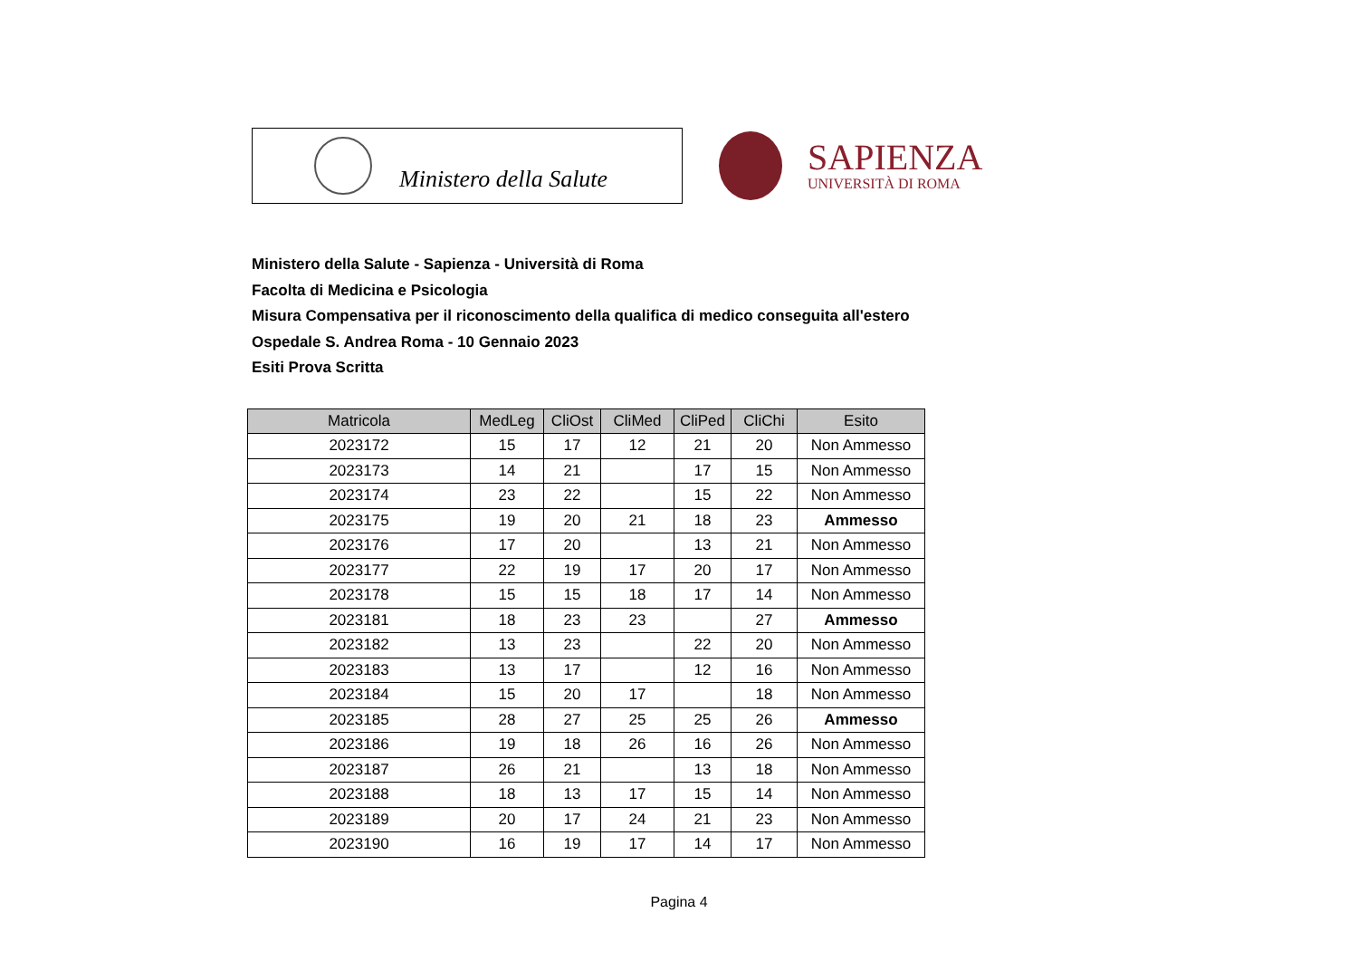Ministero della Salute
SAPIENZA
UNIVERSITÀ DI ROMA
Ministero della Salute - Sapienza - Università di Roma
Facolta di Medicina e Psicologia
Misura Compensativa per il riconoscimento della qualifica di medico conseguita all'estero
Ospedale S. Andrea Roma - 10 Gennaio 2023
Esiti Prova Scritta
| Matricola | MedLeg | CliOst | CliMed | CliPed | CliChi | Esito |
| --- | --- | --- | --- | --- | --- | --- |
| 2023172 | 15 | 17 | 12 | 21 | 20 | Non Ammesso |
| 2023173 | 14 | 21 | | 17 | 15 | Non Ammesso |
| 2023174 | 23 | 22 | | 15 | 22 | Non Ammesso |
| 2023175 | 19 | 20 | 21 | 18 | 23 | Ammesso |
| 2023176 | 17 | 20 | | 13 | 21 | Non Ammesso |
| 2023177 | 22 | 19 | 17 | 20 | 17 | Non Ammesso |
| 2023178 | 15 | 15 | 18 | 17 | 14 | Non Ammesso |
| 2023181 | 18 | 23 | 23 | | 27 | Ammesso |
| 2023182 | 13 | 23 | | 22 | 20 | Non Ammesso |
| 2023183 | 13 | 17 | | 12 | 16 | Non Ammesso |
| 2023184 | 15 | 20 | 17 | | 18 | Non Ammesso |
| 2023185 | 28 | 27 | 25 | 25 | 26 | Ammesso |
| 2023186 | 19 | 18 | 26 | 16 | 26 | Non Ammesso |
| 2023187 | 26 | 21 | | 13 | 18 | Non Ammesso |
| 2023188 | 18 | 13 | 17 | 15 | 14 | Non Ammesso |
| 2023189 | 20 | 17 | 24 | 21 | 23 | Non Ammesso |
| 2023190 | 16 | 19 | 17 | 14 | 17 | Non Ammesso |
Pagina 4